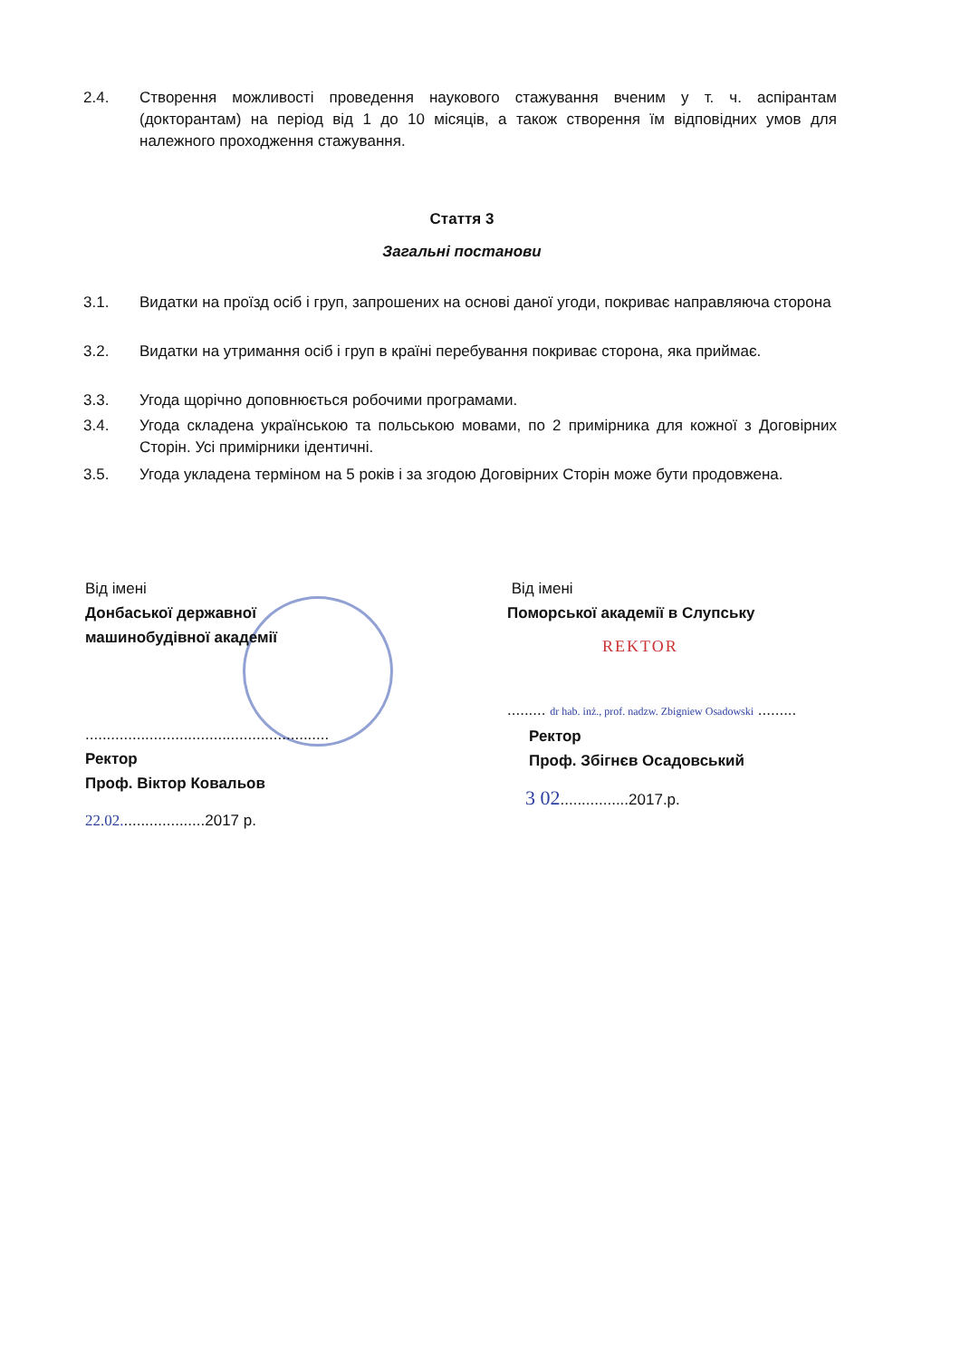2.4. Створення можливості проведення наукового стажування вченим у т. ч. аспірантам (докторантам) на період від 1 до 10 місяців, а також створення їм відповідних умов для належного проходження стажування.
Стаття 3
Загальні постанови
3.1. Видатки на проїзд осіб і груп, запрошених на основі даної угоди, покриває направляюча сторона
3.2. Видатки на утримання осіб і груп в країні перебування покриває сторона, яка приймає.
3.3. Угода щорічно доповнюється робочими програмами.
3.4. Угода складена українською та польською мовами, по 2 примірника для кожної з Договірних Сторін. Усі примірники ідентичні.
3.5. Угода укладена терміном на 5 років і за згодою Договірних Сторін може бути продовжена.
Від імені
Донбаської державної
машинобудівної академії
.........................................................
Ректор
Проф. Віктор Ковальов
22.02....................2017 р.
Від імені
Поморської академії в Слупську
REKTOR
......... dr hab. inż., prof. nadzw. Zbigniew Osadowski .........
Ректор
Проф. Збігнєв Осадовський
3 02................2017.р.